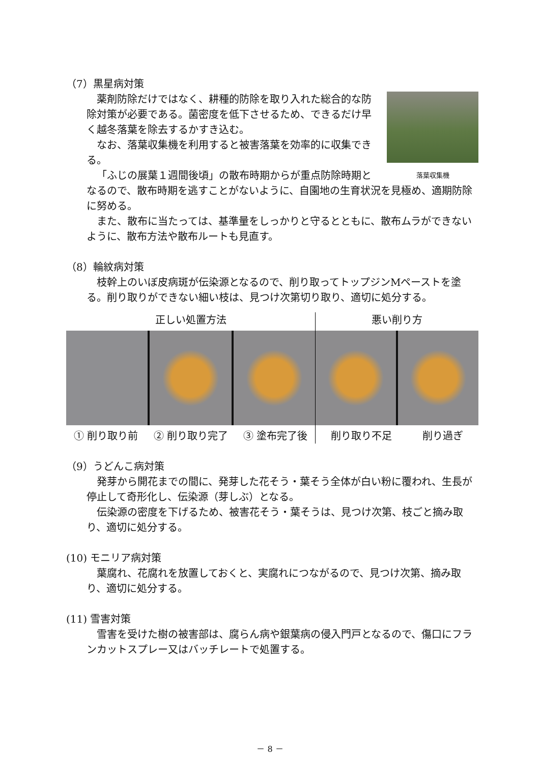（7）黒星病対策
落葉収集機
薬剤防除だけではなく、耕種的防除を取り入れた総合的な防除対策が必要である。菌密度を低下させるため、できるだけ早く越冬落葉を除去するかすき込む。
なお、落葉収集機を利用すると被害落葉を効率的に収集できる。
「ふじの展葉１週間後頃」の散布時期からが重点防除時期となるので、散布時期を逃すことがないように、自園地の生育状況を見極め、適期防除に努める。
また、散布に当たっては、基準量をしっかりと守るとともに、散布ムラができないように、散布方法や散布ルートも見直す。
（8）輪紋病対策
枝幹上のいぼ皮病斑が伝染源となるので、削り取ってトップジンMペーストを塗る。削り取りができない細い枝は、見つけ次第切り取り、適切に処分する。
正しい処置方法
① 削り取り前 ② 削り取り完了 ③ 塗布完了後
悪い削り方
削り取り不足 削り過ぎ
（9）うどんこ病対策
発芽から開花までの間に、発芽した花そう・葉そう全体が白い粉に覆われ、生長が停止して奇形化し、伝染源（芽しぶ）となる。
伝染源の密度を下げるため、被害花そう・葉そうは、見つけ次第、枝ごと摘み取り、適切に処分する。
(10) モニリア病対策
葉腐れ、花腐れを放置しておくと、実腐れにつながるので、見つけ次第、摘み取り、適切に処分する。
(11) 雪害対策
雪害を受けた樹の被害部は、腐らん病や銀葉病の侵入門戸となるので、傷口にフランカットスプレー又はバッチレートで処置する。
－ 8 －